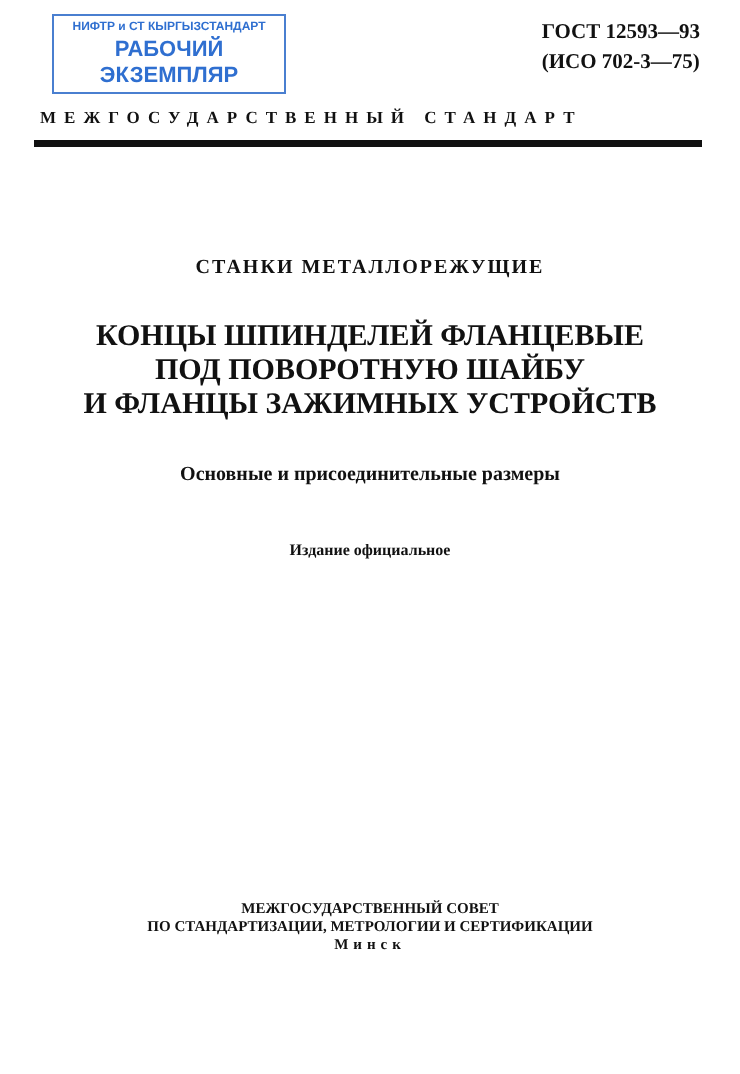НИФТР и СТ КЫРГЫЗСТАНДАРТ
РАБОЧИЙ
ЭКЗЕМПЛЯР
ГОСТ 12593—93
(ИСО 702-3—75)
МЕЖГОСУДАРСТВЕННЫЙ СТАНДАРТ
СТАНКИ МЕТАЛЛОРЕЖУЩИЕ
КОНЦЫ ШПИНДЕЛЕЙ ФЛАНЦЕВЫЕ
ПОД ПОВОРОТНУЮ ШАЙБУ
И ФЛАНЦЫ ЗАЖИМНЫХ УСТРОЙСТВ
Основные и присоединительные размеры
Издание официальное
МЕЖГОСУДАРСТВЕННЫЙ СОВЕТ
ПО СТАНДАРТИЗАЦИИ, МЕТРОЛОГИИ И СЕРТИФИКАЦИИ
Минск